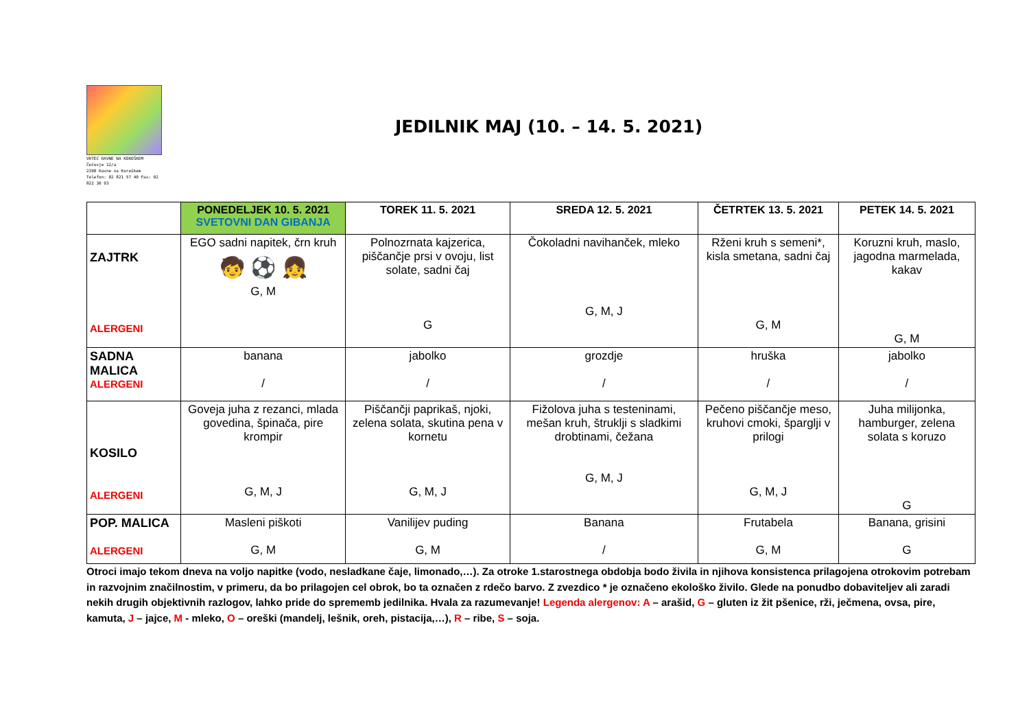VRTEC RAVNE NA KOROŠKEM
Čečovje 12/a
2390 Ravne na Koroškem
Telefon: 02 821 57 40 Fax: 02 822 30 93
JEDILNIK MAJ (10. – 14. 5. 2021)
| | PONEDELJEK 10. 5. 2021 SVETOVNI DAN GIBANJA | TOREK 11. 5. 2021 | SREDA 12. 5. 2021 | ČETRTEK 13. 5. 2021 | PETEK 14. 5. 2021 |
| --- | --- | --- | --- | --- | --- |
| ZAJTRK ALERGENI | EGO sadni napitek, črn kruh 🧒 ⚽ 👧 G, M | Polnozrnata kajzerica, piščančje prsi v ovoju, list solate, sadni čaj G | Čokoladni navihanček, mleko G, M, J | Rženi kruh s semeni*, kisla smetana, sadni čaj G, M | Koruzni kruh, maslo, jagodna marmelada, kakav G, M |
| SADNA MALICA ALERGENI | banana / | jabolko / | grozdje / | hruška / | jabolko / |
| KOSILO ALERGENI | Goveja juha z rezanci, mlada govedina, špinača, pire krompir G, M, J | Piščančji paprikaš, njoki, zelena solata, skutina pena v kornetu G, M, J | Fižolova juha s testeninami, mešan kruh, štruklji s sladkimi drobtinami, čežana G, M, J | Pečeno piščančje meso, kruhovi cmoki, šparglji v prilogi G, M, J | Juha milijonka, hamburger, zelena solata s koruzo G |
| POP. MALICA ALERGENI | Masleni piškoti G, M | Vanilijev puding G, M | Banana / | Frutabela G, M | Banana, grisini G |
Otroci imajo tekom dneva na voljo napitke (vodo, nesladkane čaje, limonado,…). Za otroke 1.starostnega obdobja bodo živila in njihova konsistenca prilagojena otrokovim potrebam in razvojnim značilnostim, v primeru, da bo prilagojen cel obrok, bo ta označen z rdečo barvo. Z zvezdico * je označeno ekološko živilo. Glede na ponudbo dobaviteljev ali zaradi nekih drugih objektivnih razlogov, lahko pride do sprememb jedilnika. Hvala za razumevanje! Legenda alergenov: A – arašid, G – gluten iz žit pšenice, rži, ječmena, ovsa, pire, kamuta, J – jajce, M - mleko, O – oreški (mandelj, lešnik, oreh, pistacija,…), R – ribe, S – soja.